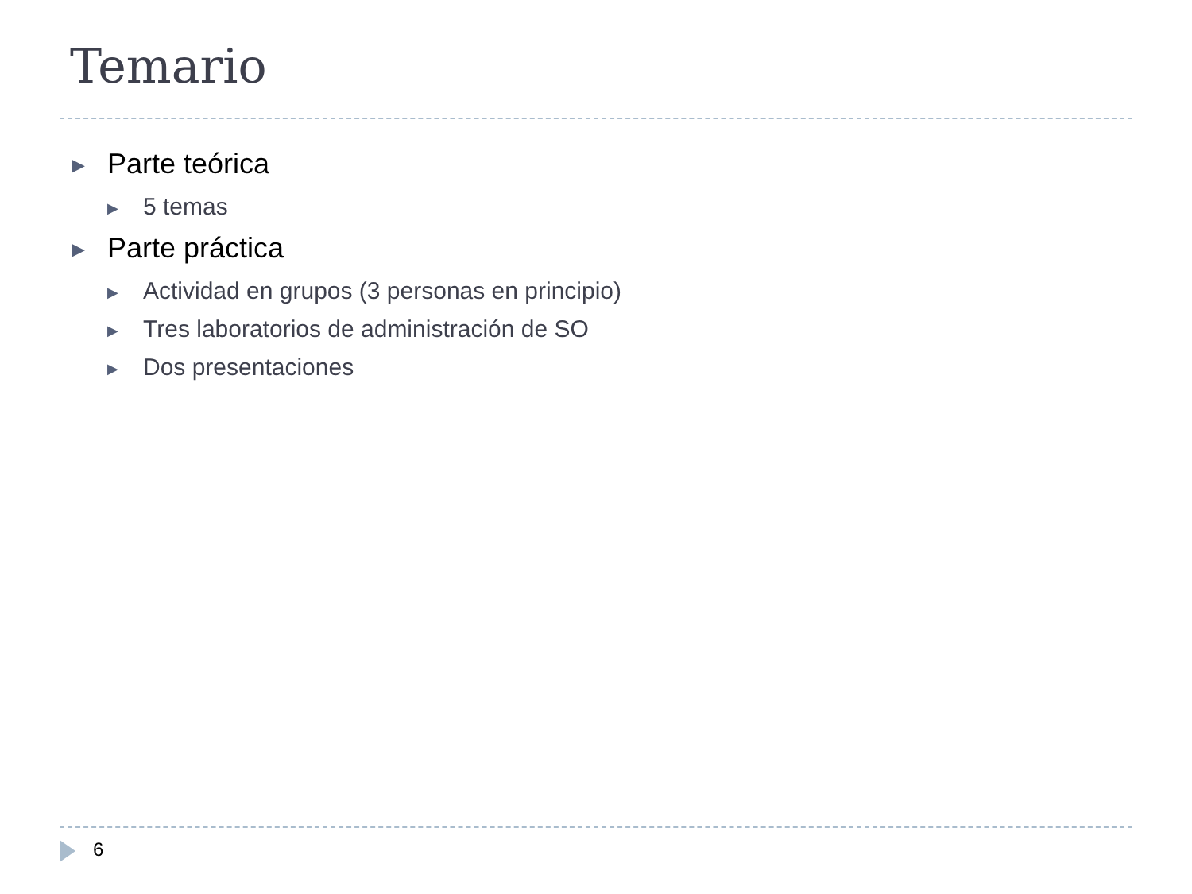Temario
▶ Parte teórica
▶ 5 temas
▶ Parte práctica
▶ Actividad en grupos (3 personas en principio)
▶ Tres laboratorios de administración de SO
▶ Dos presentaciones
6